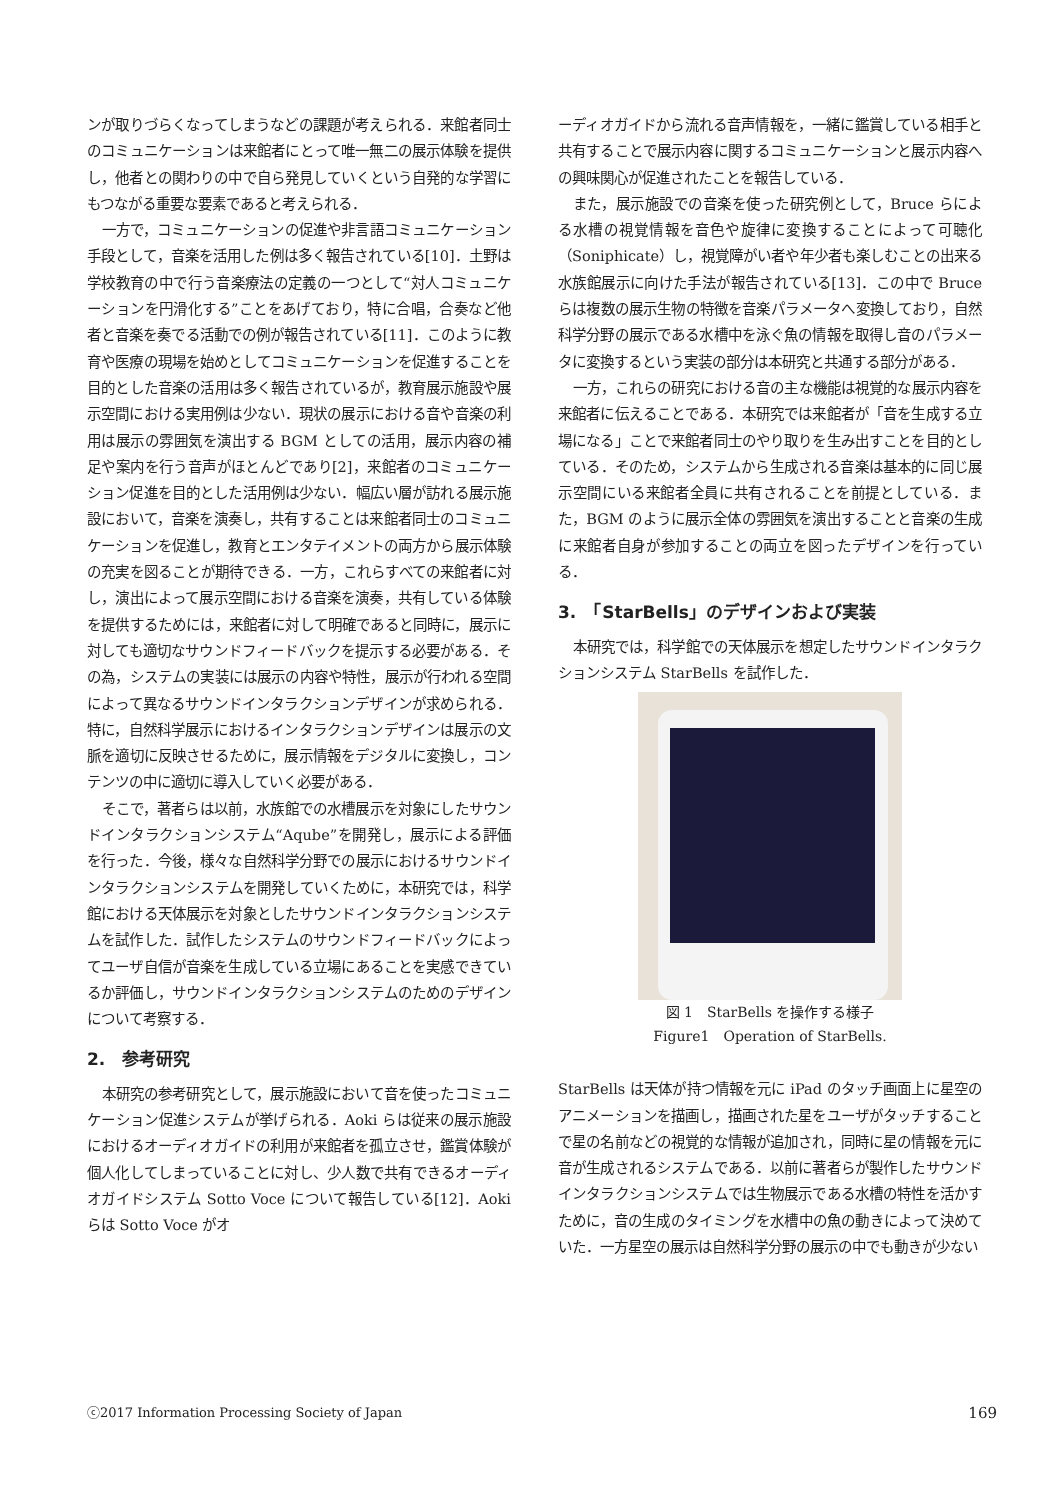ンが取りづらくなってしまうなどの課題が考えられる．来館者同士のコミュニケーションは来館者にとって唯一無二の展示体験を提供し，他者との関わりの中で自ら発見していくという自発的な学習にもつながる重要な要素であると考えられる．
一方で，コミュニケーションの促進や非言語コミュニケーション手段として，音楽を活用した例は多く報告されている[10]．土野は学校教育の中で行う音楽療法の定義の一つとして“対人コミュニケーションを円滑化する”ことをあげており，特に合唱，合奏など他者と音楽を奏でる活動での例が報告されている[11]．このように教育や医療の現場を始めとしてコミュニケーションを促進することを目的とした音楽の活用は多く報告されているが，教育展示施設や展示空間における実用例は少ない．現状の展示における音や音楽の利用は展示の雰囲気を演出する BGM としての活用，展示内容の補足や案内を行う音声がほとんどであり[2]，来館者のコミュニケーション促進を目的とした活用例は少ない．幅広い層が訪れる展示施設において，音楽を演奏し，共有することは来館者同士のコミュニケーションを促進し，教育とエンタテイメントの両方から展示体験の充実を図ることが期待できる．一方，これらすべての来館者に対し，演出によって展示空間における音楽を演奏，共有している体験を提供するためには，来館者に対して明確であると同時に，展示に対しても適切なサウンドフィードバックを提示する必要がある．その為，システムの実装には展示の内容や特性，展示が行われる空間によって異なるサウンドインタラクションデザインが求められる．特に，自然科学展示におけるインタラクションデザインは展示の文脈を適切に反映させるために，展示情報をデジタルに変換し，コンテンツの中に適切に導入していく必要がある．
そこで，著者らは以前，水族館での水槽展示を対象にしたサウンドインタラクションシステム“Aqube”を開発し，展示による評価を行った．今後，様々な自然科学分野での展示におけるサウンドインタラクションシステムを開発していくために，本研究では，科学館における天体展示を対象としたサウンドインタラクションシステムを試作した．試作したシステムのサウンドフィードバックによってユーザ自信が音楽を生成している立場にあることを実感できているか評価し，サウンドインタラクションシステムのためのデザインについて考察する．
2.　参考研究
本研究の参考研究として，展示施設において音を使ったコミュニケーション促進システムが挙げられる．Aoki らは従来の展示施設におけるオーディオガイドの利用が来館者を孤立させ，鑑賞体験が個人化してしまっていることに対し、少人数で共有できるオーディオガイドシステム Sotto Voce について報告している[12]．Aoki らは Sotto Voce がオ
ーディオガイドから流れる音声情報を，一緒に鑑賞している相手と共有することで展示内容に関するコミュニケーションと展示内容への興味関心が促進されたことを報告している．
また，展示施設での音楽を使った研究例として，Bruce らによる水槽の視覚情報を音色や旋律に変換することによって可聴化（Soniphicate）し，視覚障がい者や年少者も楽しむことの出来る水族館展示に向けた手法が報告されている[13]．この中で Bruce らは複数の展示生物の特徴を音楽パラメータへ変換しており，自然科学分野の展示である水槽中を泳ぐ魚の情報を取得し音のパラメータに変換するという実装の部分は本研究と共通する部分がある．
一方，これらの研究における音の主な機能は視覚的な展示内容を来館者に伝えることである．本研究では来館者が「音を生成する立場になる」ことで来館者同士のやり取りを生み出すことを目的としている．そのため，システムから生成される音楽は基本的に同じ展示空間にいる来館者全員に共有されることを前提としている．また，BGM のように展示全体の雰囲気を演出することと音楽の生成に来館者自身が参加することの両立を図ったデザインを行っている．
3.　「StarBells」のデザインおよび実装
本研究では，科学館での天体展示を想定したサウンドインタラクションシステム StarBells を試作した．
図 1　StarBells を操作する様子
Figure1　Operation of StarBells.
StarBells は天体が持つ情報を元に iPad のタッチ画面上に星空のアニメーションを描画し，描画された星をユーザがタッチすることで星の名前などの視覚的な情報が追加され，同時に星の情報を元に音が生成されるシステムである．以前に著者らが製作したサウンドインタラクションシステムでは生物展示である水槽の特性を活かすために，音の生成のタイミングを水槽中の魚の動きによって決めていた．一方星空の展示は自然科学分野の展示の中でも動きが少ない
ⓒ2017 Information Processing Society of Japan 169